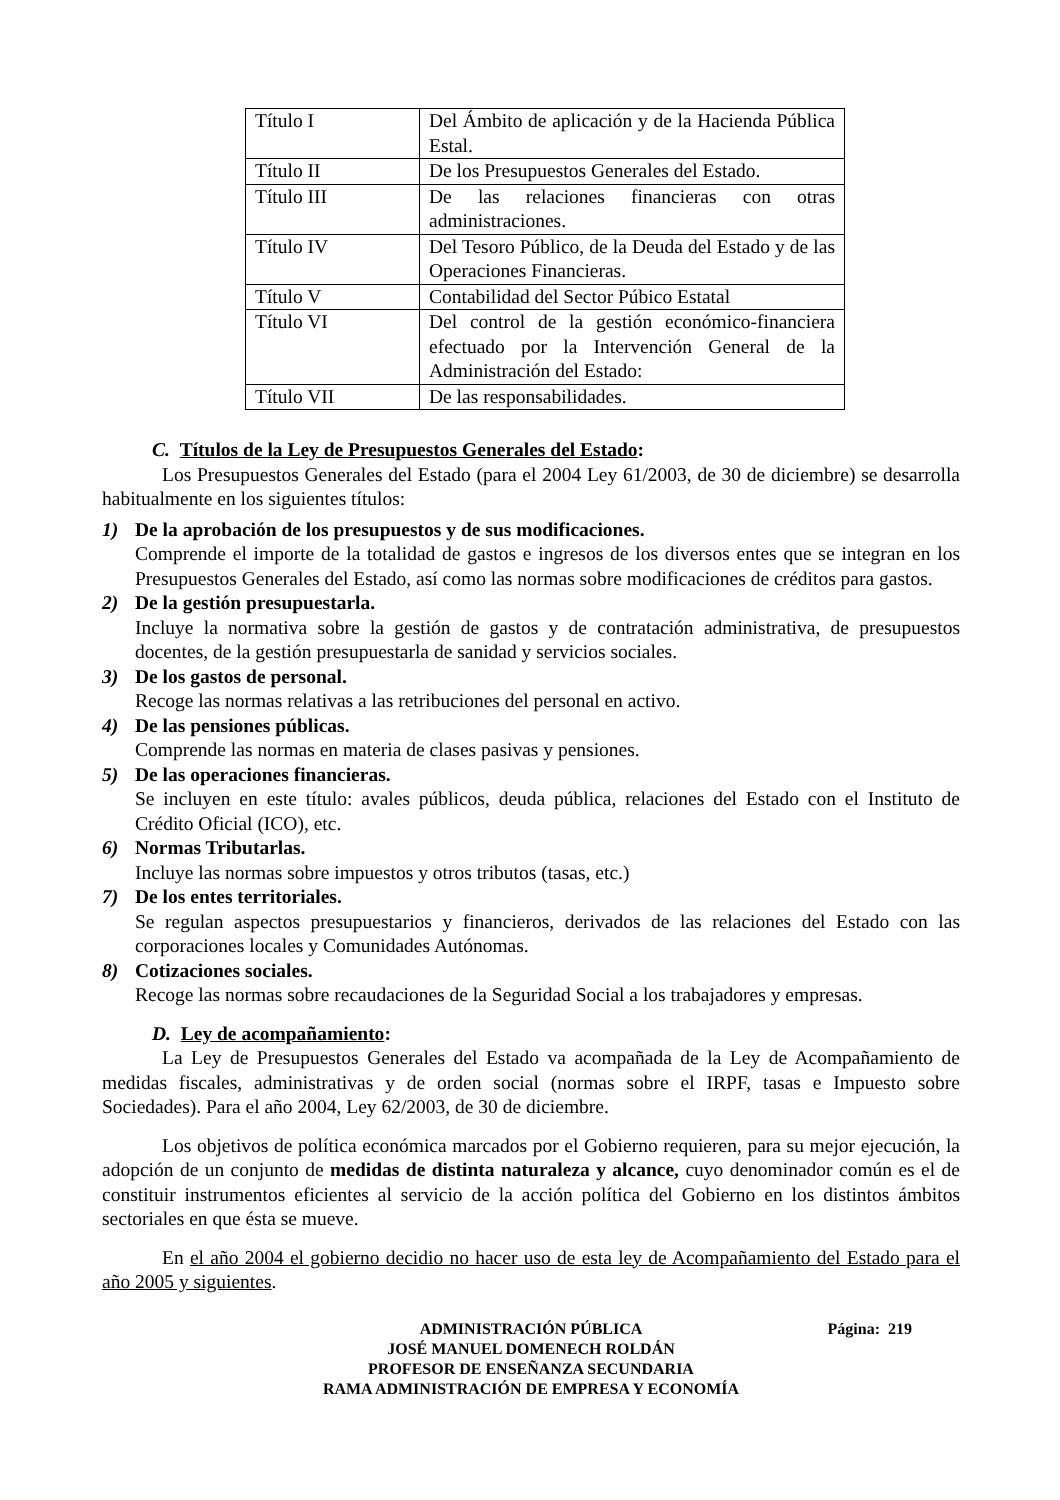| Título I | Del Ámbito de aplicación y de la Hacienda Pública Estal. |
| Título II | De los Presupuestos Generales del Estado. |
| Título III | De las relaciones financieras con otras administraciones. |
| Título IV | Del Tesoro Público, de la Deuda del Estado y de las Operaciones Financieras. |
| Título V | Contabilidad del Sector Púbico Estatal |
| Título VI | Del control de la gestión económico-financiera efectuado por la Intervención General de la Administración del Estado: |
| Título VII | De las responsabilidades. |
C. Títulos de la Ley de Presupuestos Generales del Estado:
Los Presupuestos Generales del Estado (para el 2004 Ley 61/2003, de 30 de diciembre) se desarrolla habitualmente en los siguientes títulos:
1) De la aprobación de los presupuestos y de sus modificaciones.
Comprende el importe de la totalidad de gastos e ingresos de los diversos entes que se integran en los Presupuestos Generales del Estado, así como las normas sobre modificaciones de créditos para gastos.
2) De la gestión presupuestarla.
Incluye la normativa sobre la gestión de gastos y de contratación administrativa, de presupuestos docentes, de la gestión presupuestarla de sanidad y servicios sociales.
3) De los gastos de personal.
Recoge las normas relativas a las retribuciones del personal en activo.
4) De las pensiones públicas.
Comprende las normas en materia de clases pasivas y pensiones.
5) De las operaciones financieras.
Se incluyen en este título: avales públicos, deuda pública, relaciones del Estado con el Instituto de Crédito Oficial (ICO), etc.
6) Normas Tributarlas.
Incluye las normas sobre impuestos y otros tributos (tasas, etc.)
7) De los entes territoriales.
Se regulan aspectos presupuestarios y financieros, derivados de las relaciones del Estado con las corporaciones locales y Comunidades Autónomas.
8) Cotizaciones sociales.
Recoge las normas sobre recaudaciones de la Seguridad Social a los trabajadores y empresas.
D. Ley de acompañamiento:
La Ley de Presupuestos Generales del Estado va acompañada de la Ley de Acompañamiento de medidas fiscales, administrativas y de orden social (normas sobre el IRPF, tasas e Impuesto sobre Sociedades). Para el año 2004, Ley 62/2003, de 30 de diciembre.
Los objetivos de política económica marcados por el Gobierno requieren, para su mejor ejecución, la adopción de un conjunto de medidas de distinta naturaleza y alcance, cuyo denominador común es el de constituir instrumentos eficientes al servicio de la acción política del Gobierno en los distintos ámbitos sectoriales en que ésta se mueve.
En el año 2004 el gobierno decidio no hacer uso de esta ley de Acompañamiento del Estado para el año 2005 y siguientes.
Página: 219 ADMINISTRACIÓN PÚBLICA
JOSÉ MANUEL DOMENECH ROLDÁN
PROFESOR DE ENSEÑANZA SECUNDARIA
RAMA ADMINISTRACIÓN DE EMPRESA Y ECONOMÍA